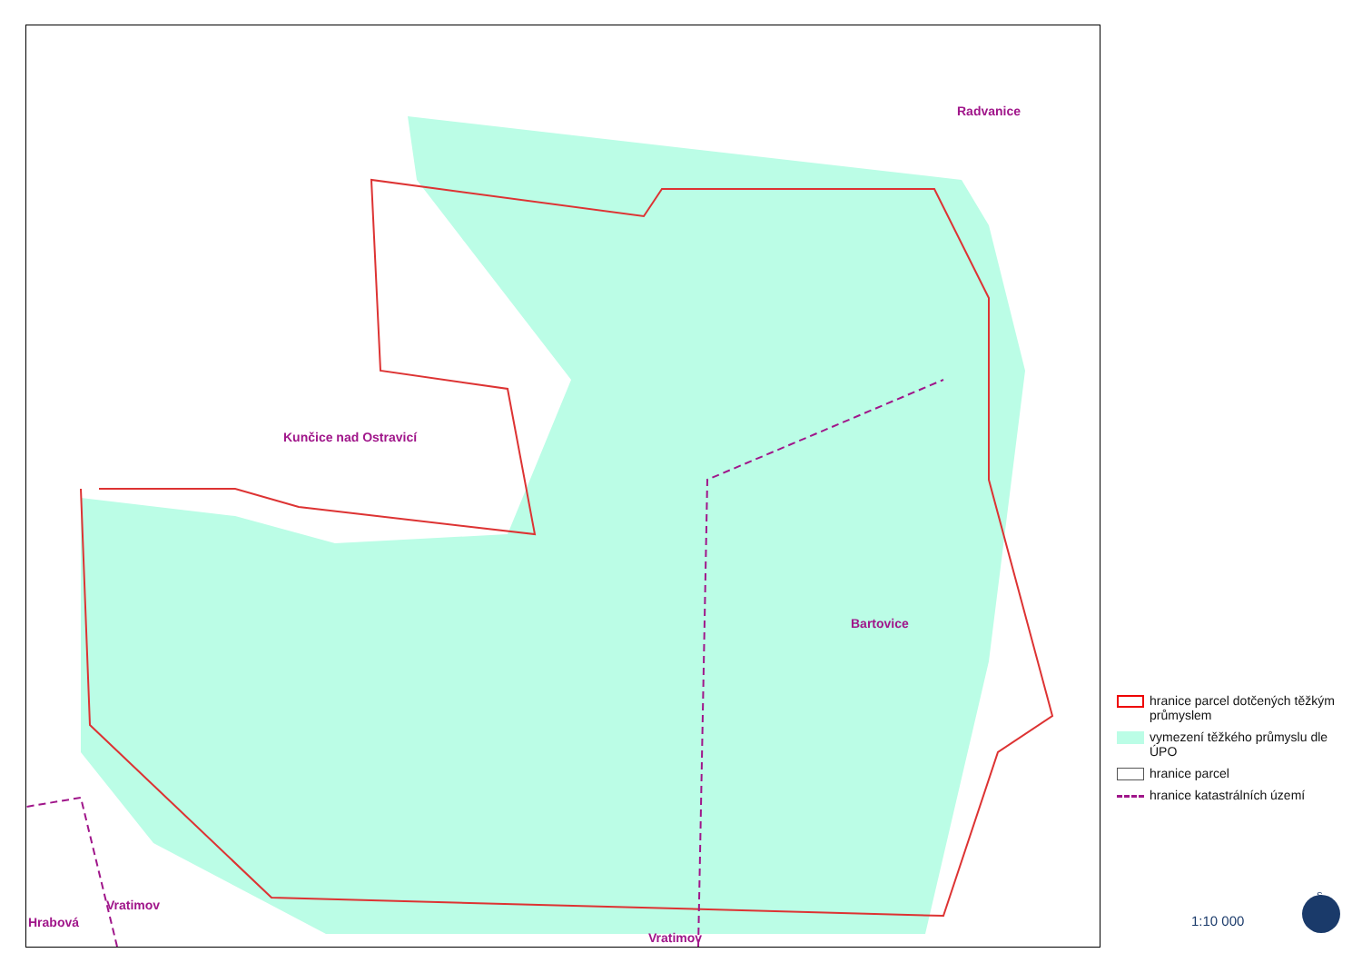Radvanice
Kunčice nad Ostravicí
Bartovice
Vratimov
Hrabová
Vratimov
hranice parcel dotčených těžkým průmyslem
vymezení těžkého průmyslu dle ÚPO
hranice parcel
hranice katastrálních území
1:10 000
S